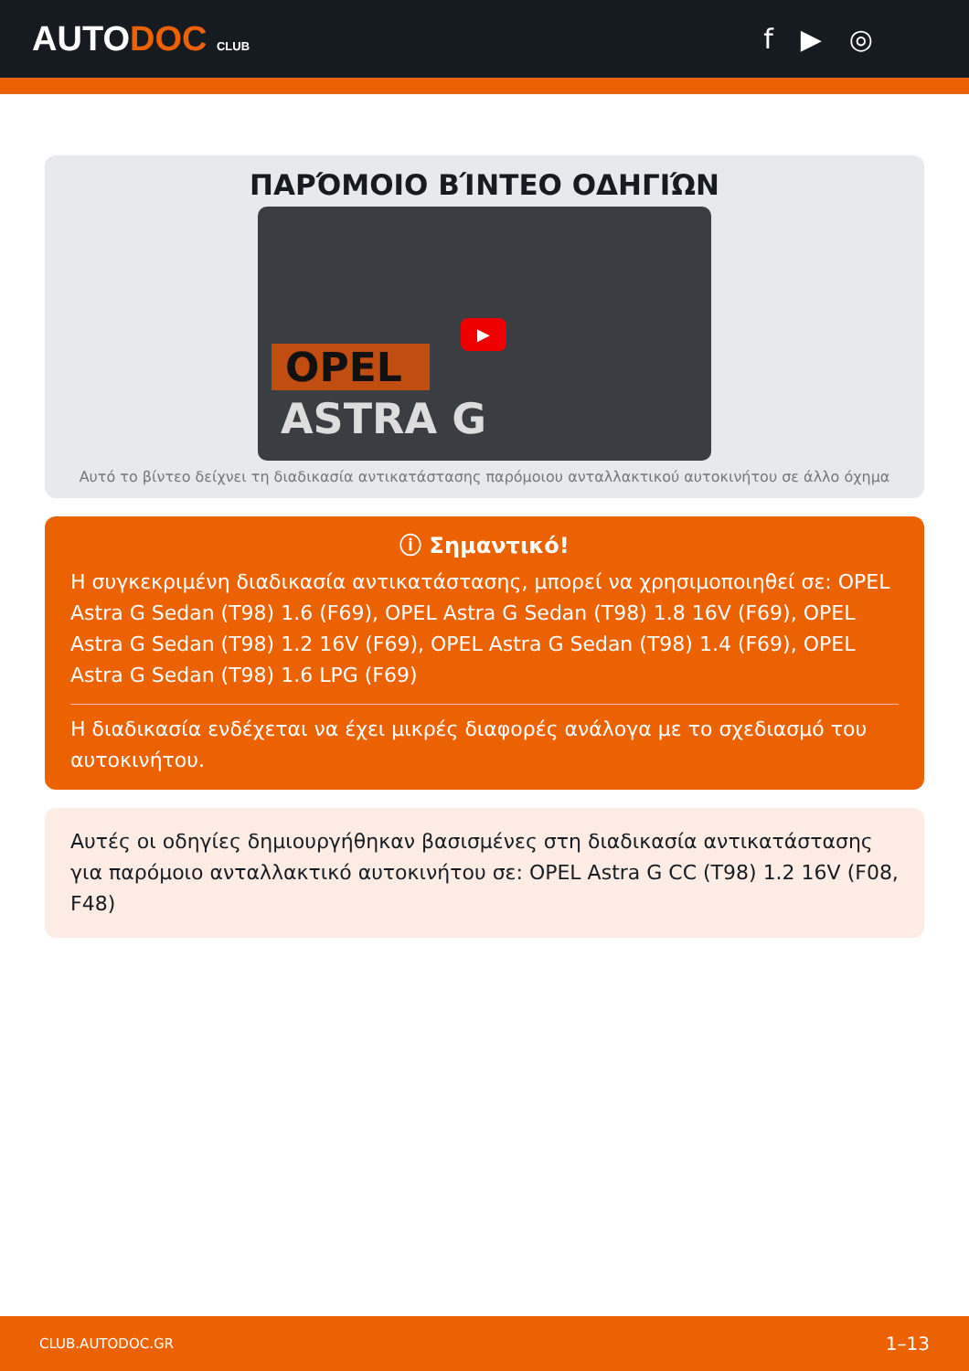AUTODOC CLUB
f ▶ ◎
ΠΑΡΌΜΟΙΟ ΒΊΝΤΕΟ ΟΔΗΓΙΏΝ
OPEL
ASTRA G
▶
Αυτό το βίντεο δείχνει τη διαδικασία αντικατάστασης παρόμοιου ανταλλακτικού αυτοκινήτου σε άλλο όχημα
ⓘ Σημαντικό!
Η συγκεκριμένη διαδικασία αντικατάστασης, μπορεί να χρησιμοποιηθεί σε: OPEL Astra G Sedan (T98) 1.6 (F69), OPEL Astra G Sedan (T98) 1.8 16V (F69), OPEL Astra G Sedan (T98) 1.2 16V (F69), OPEL Astra G Sedan (T98) 1.4 (F69), OPEL Astra G Sedan (T98) 1.6 LPG (F69)
Η διαδικασία ενδέχεται να έχει μικρές διαφορές ανάλογα με το σχεδιασμό του αυτοκινήτου.
Αυτές οι οδηγίες δημιουργήθηκαν βασισμένες στη διαδικασία αντικατάστασης για παρόμοιο ανταλλακτικό αυτοκινήτου σε: OPEL Astra G CC (T98) 1.2 16V (F08, F48)
CLUB.AUTODOC.GR 1–13